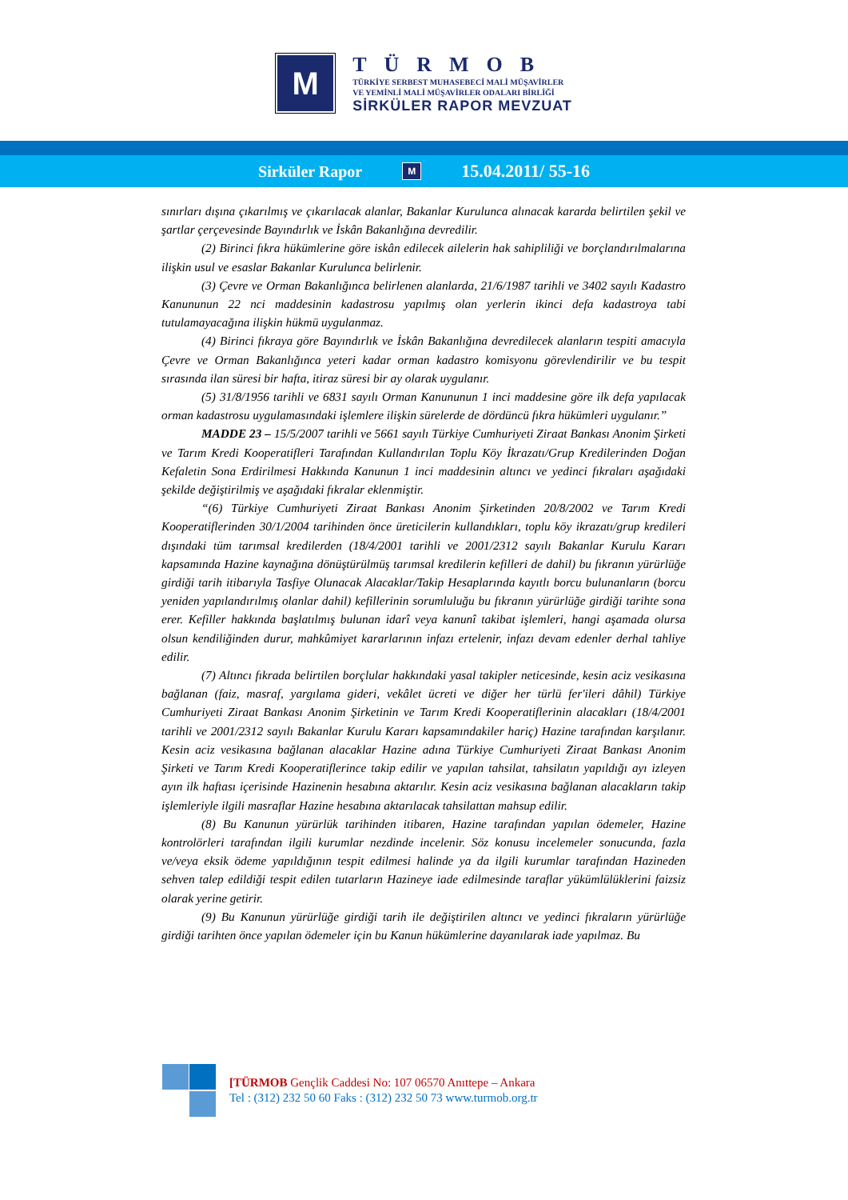M
TÜRMOB
TÜRKİYE SERBEST MUHASEBECİ MALİ MÜŞAVİRLER
VE YEMİNLİ MALİ MÜŞAVİRLER ODALARI BİRLİĞİ
SİRKÜLER RAPOR MEVZUAT
Sirküler Rapor M 15.04.2011/ 55-16
sınırları dışına çıkarılmış ve çıkarılacak alanlar, Bakanlar Kurulunca alınacak kararda belirtilen şekil ve şartlar çerçevesinde Bayındırlık ve İskân Bakanlığına devredilir.
(2) Birinci fıkra hükümlerine göre iskân edilecek ailelerin hak sahipliliği ve borçlandırılmalarına ilişkin usul ve esaslar Bakanlar Kurulunca belirlenir.
(3) Çevre ve Orman Bakanlığınca belirlenen alanlarda, 21/6/1987 tarihli ve 3402 sayılı Kadastro Kanununun 22 nci maddesinin kadastrosu yapılmış olan yerlerin ikinci defa kadastroya tabi tutulamayacağına ilişkin hükmü uygulanmaz.
(4) Birinci fıkraya göre Bayındırlık ve İskân Bakanlığına devredilecek alanların tespiti amacıyla Çevre ve Orman Bakanlığınca yeteri kadar orman kadastro komisyonu görevlendirilir ve bu tespit sırasında ilan süresi bir hafta, itiraz süresi bir ay olarak uygulanır.
(5) 31/8/1956 tarihli ve 6831 sayılı Orman Kanununun 1 inci maddesine göre ilk defa yapılacak orman kadastrosu uygulamasındaki işlemlere ilişkin sürelerde de dördüncü fıkra hükümleri uygulanır.”
MADDE 23 – 15/5/2007 tarihli ve 5661 sayılı Türkiye Cumhuriyeti Ziraat Bankası Anonim Şirketi ve Tarım Kredi Kooperatifleri Tarafından Kullandırılan Toplu Köy İkrazatı/Grup Kredilerinden Doğan Kefaletin Sona Erdirilmesi Hakkında Kanunun 1 inci maddesinin altıncı ve yedinci fıkraları aşağıdaki şekilde değiştirilmiş ve aşağıdaki fıkralar eklenmiştir.
“(6) Türkiye Cumhuriyeti Ziraat Bankası Anonim Şirketinden 20/8/2002 ve Tarım Kredi Kooperatiflerinden 30/1/2004 tarihinden önce üreticilerin kullandıkları, toplu köy ikrazatı/grup kredileri dışındaki tüm tarımsal kredilerden (18/4/2001 tarihli ve 2001/2312 sayılı Bakanlar Kurulu Kararı kapsamında Hazine kaynağına dönüştürülmüş tarımsal kredilerin kefilleri de dahil) bu fıkranın yürürlüğe girdiği tarih itibarıyla Tasfiye Olunacak Alacaklar/Takip Hesaplarında kayıtlı borcu bulunanların (borcu yeniden yapılandırılmış olanlar dahil) kefillerinin sorumluluğu bu fıkranın yürürlüğe girdiği tarihte sona erer. Kefiller hakkında başlatılmış bulunan idarî veya kanunî takibat işlemleri, hangi aşamada olursa olsun kendiliğinden durur, mahkûmiyet kararlarının infazı ertelenir, infazı devam edenler derhal tahliye edilir.
(7) Altıncı fıkrada belirtilen borçlular hakkındaki yasal takipler neticesinde, kesin aciz vesikasına bağlanan (faiz, masraf, yargılama gideri, vekâlet ücreti ve diğer her türlü fer'ileri dâhil) Türkiye Cumhuriyeti Ziraat Bankası Anonim Şirketinin ve Tarım Kredi Kooperatiflerinin alacakları (18/4/2001 tarihli ve 2001/2312 sayılı Bakanlar Kurulu Kararı kapsamındakiler hariç) Hazine tarafından karşılanır. Kesin aciz vesikasına bağlanan alacaklar Hazine adına Türkiye Cumhuriyeti Ziraat Bankası Anonim Şirketi ve Tarım Kredi Kooperatiflerince takip edilir ve yapılan tahsilat, tahsilatın yapıldığı ayı izleyen ayın ilk haftası içerisinde Hazinenin hesabına aktarılır. Kesin aciz vesikasına bağlanan alacakların takip işlemleriyle ilgili masraflar Hazine hesabına aktarılacak tahsilattan mahsup edilir.
(8) Bu Kanunun yürürlük tarihinden itibaren, Hazine tarafından yapılan ödemeler, Hazine kontrolörleri tarafından ilgili kurumlar nezdinde incelenir. Söz konusu incelemeler sonucunda, fazla ve/veya eksik ödeme yapıldığının tespit edilmesi halinde ya da ilgili kurumlar tarafından Hazineden sehven talep edildiği tespit edilen tutarların Hazineye iade edilmesinde taraflar yükümlülüklerini faizsiz olarak yerine getirir.
(9) Bu Kanunun yürürlüğe girdiği tarih ile değiştirilen altıncı ve yedinci fıkraların yürürlüğe girdiği tarihten önce yapılan ödemeler için bu Kanun hükümlerine dayanılarak iade yapılmaz. Bu
[TÜRMOB Gençlik Caddesi No: 107 06570 Anıttepe – Ankara
Tel : (312) 232 50 60 Faks : (312) 232 50 73 www.turmob.org.tr